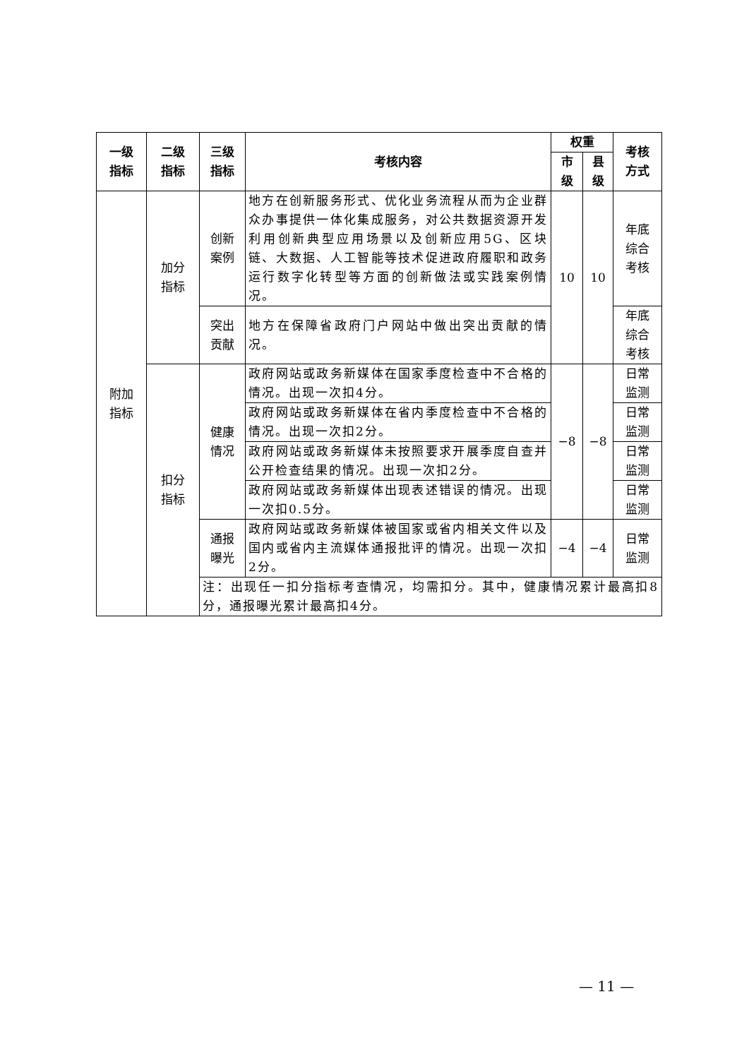| 一级 指标 | 二级 指标 | 三级 指标 | 考核内容 | 权重 | | 考核 方式 |
| --- | --- | --- | --- | --- | --- | --- |
| | | | | 市 级 | 县 级 | |
| 附加 指标 | 加分 指标 | 创新 案例 | 地方在创新服务形式、优化业务流程从而为企业群众办事提供一体化集成服务，对公共数据资源开发利用创新典型应用场景以及创新应用5G、区块链、大数据、人工智能等技术促进政府履职和政务运行数字化转型等方面的创新做法或实践案例情况。 | 10 | 10 | 年底 综合 考核 |
| | | 突出 贡献 | 地方在保障省政府门户网站中做出突出贡献的情况。 | | | 年底 综合 考核 |
| | 扣分 指标 | 健康 情况 | 政府网站或政务新媒体在国家季度检查中不合格的情况。出现一次扣4分。 | −8 | −8 | 日常 监测 |
| | | | 政府网站或政务新媒体在省内季度检查中不合格的情况。出现一次扣2分。 | | | 日常 监测 |
| | | | 政府网站或政务新媒体未按照要求开展季度自查并公开检查结果的情况。出现一次扣2分。 | | | 日常 监测 |
| | | | 政府网站或政务新媒体出现表述错误的情况。出现一次扣0.5分。 | | | 日常 监测 |
| | | 通报 曝光 | 政府网站或政务新媒体被国家或省内相关文件以及国内或省内主流媒体通报批评的情况。出现一次扣2分。 | −4 | −4 | 日常 监测 |
| | | 注：出现任一扣分指标考查情况，均需扣分。其中，健康情况累计最高扣8分，通报曝光累计最高扣4分。 | | | | |
— 11 —